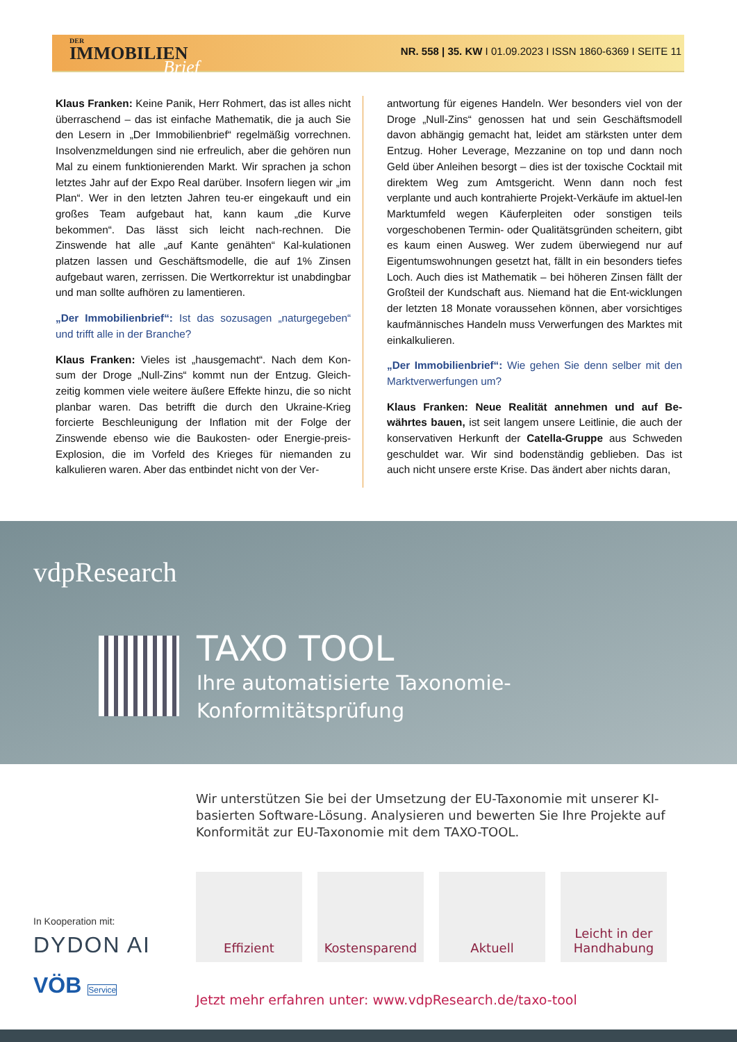DER
IMMOBILIEN
Brief
NR. 558 | 35. KW I 01.09.2023 I ISSN 1860-6369 I SEITE 11
Klaus Franken: Keine Panik, Herr Rohmert, das ist alles nicht überraschend – das ist einfache Mathematik, die ja auch Sie den Lesern in „Der Immobilienbrief“ regelmäßig vorrechnen. Insolvenzmeldungen sind nie erfreulich, aber die gehören nun Mal zu einem funktionierenden Markt. Wir sprachen ja schon letztes Jahr auf der Expo Real darüber. Insofern liegen wir „im Plan“. Wer in den letzten Jahren teu-er eingekauft und ein großes Team aufgebaut hat, kann kaum „die Kurve bekommen“. Das lässt sich leicht nach-rechnen. Die Zinswende hat alle „auf Kante genähten“ Kal-kulationen platzen lassen und Geschäftsmodelle, die auf 1% Zinsen aufgebaut waren, zerrissen. Die Wertkorrektur ist unabdingbar und man sollte aufhören zu lamentieren.
„Der Immobilienbrief“: Ist das sozusagen „naturgegeben“ und trifft alle in der Branche?
Klaus Franken: Vieles ist „hausgemacht“. Nach dem Kon-sum der Droge „Null-Zins“ kommt nun der Entzug. Gleich-zeitig kommen viele weitere äußere Effekte hinzu, die so nicht planbar waren. Das betrifft die durch den Ukraine-Krieg forcierte Beschleunigung der Inflation mit der Folge der Zinswende ebenso wie die Baukosten- oder Energie-preis-Explosion, die im Vorfeld des Krieges für niemanden zu kalkulieren waren. Aber das entbindet nicht von der Ver-
antwortung für eigenes Handeln. Wer besonders viel von der Droge „Null-Zins“ genossen hat und sein Geschäftsmodell davon abhängig gemacht hat, leidet am stärksten unter dem Entzug. Hoher Leverage, Mezzanine on top und dann noch Geld über Anleihen besorgt – dies ist der toxische Cocktail mit direktem Weg zum Amtsgericht. Wenn dann noch fest verplante und auch kontrahierte Projekt-Verkäufe im aktuel-len Marktumfeld wegen Käuferpleiten oder sonstigen teils vorgeschobenen Termin- oder Qualitätsgründen scheitern, gibt es kaum einen Ausweg. Wer zudem überwiegend nur auf Eigentumswohnungen gesetzt hat, fällt in ein besonders tiefes Loch. Auch dies ist Mathematik – bei höheren Zinsen fällt der Großteil der Kundschaft aus. Niemand hat die Ent-wicklungen der letzten 18 Monate voraussehen können, aber vorsichtiges kaufmännisches Handeln muss Verwerfungen des Marktes mit einkalkulieren.
„Der Immobilienbrief“: Wie gehen Sie denn selber mit den Marktverwerfungen um?
Klaus Franken: Neue Realität annehmen und auf Be-währtes bauen, ist seit langem unsere Leitlinie, die auch der konservativen Herkunft der Catella-Gruppe aus Schweden geschuldet war. Wir sind bodenständig geblieben. Das ist auch nicht unsere erste Krise. Das ändert aber nichts daran,
vdpResearch
TAXO TOOL
Ihre automatisierte Taxonomie-
Konformitätsprüfung
Wir unterstützen Sie bei der Umsetzung der EU-Taxonomie mit unserer KI-basierten Software-Lösung. Analysieren und bewerten Sie Ihre Projekte auf Konformität zur EU-Taxonomie mit dem TAXO-TOOL.
Effizient Kostensparend Aktuell Leicht in der Handhabung
In Kooperation mit:
DYDON AI
VÖB Service
Jetzt mehr erfahren unter: www.vdpResearch.de/taxo-tool